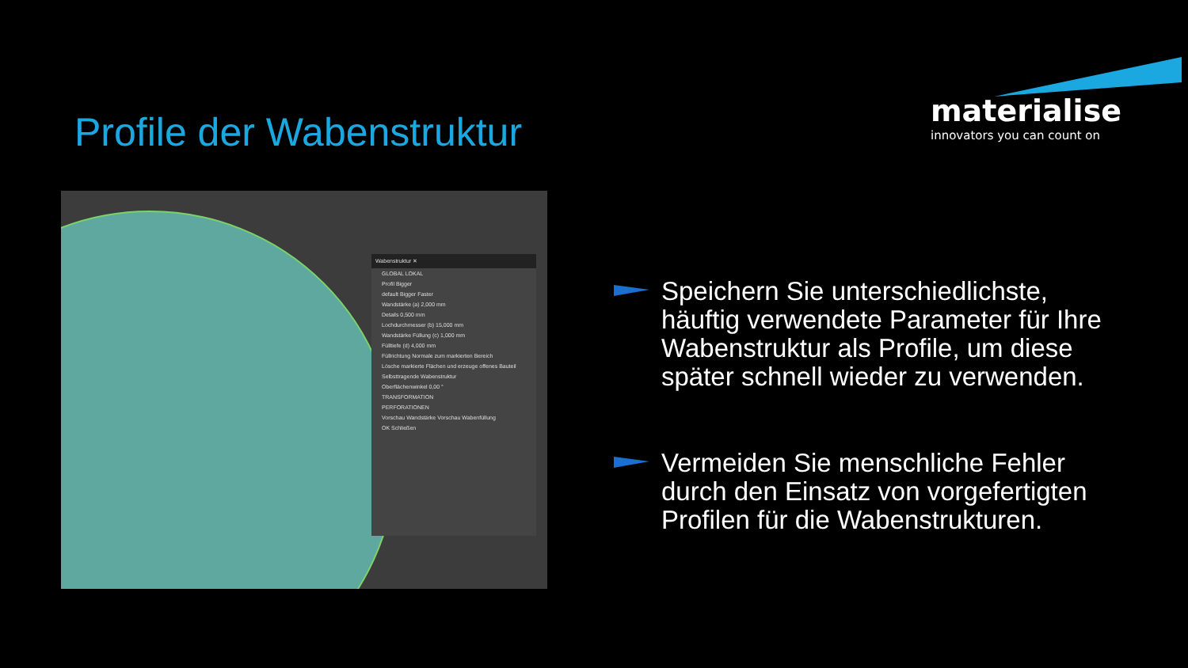Profile der Wabenstruktur
materialise
innovators you can count on
Wabenstruktur ✕
GLOBAL LOKAL
Profil Bigger
default Bigger Faster
Wandstärke (a) 2,000 mm
Details 0,500 mm
Lochdurchmesser (b) 15,000 mm
Wandstärke Füllung (c) 1,000 mm
Fülltiefe (d) 4,000 mm
Füllrichtung Normale zum markierten Bereich
Lösche markierte Flächen und erzeuge offenes Bauteil
Selbsttragende Wabenstruktur
Oberflächenwinkel 0,00 °
TRANSFORMATION
PERFORATIONEN
Vorschau Wandstärke Vorschau Wabenfüllung
OK Schließen
Speichern Sie unterschiedlichste, häuftig verwendete Parameter für Ihre Wabenstruktur als Profile, um diese später schnell wieder zu verwenden.
Vermeiden Sie menschliche Fehler durch den Einsatz von vorgefertigten Profilen für die Wabenstrukturen.